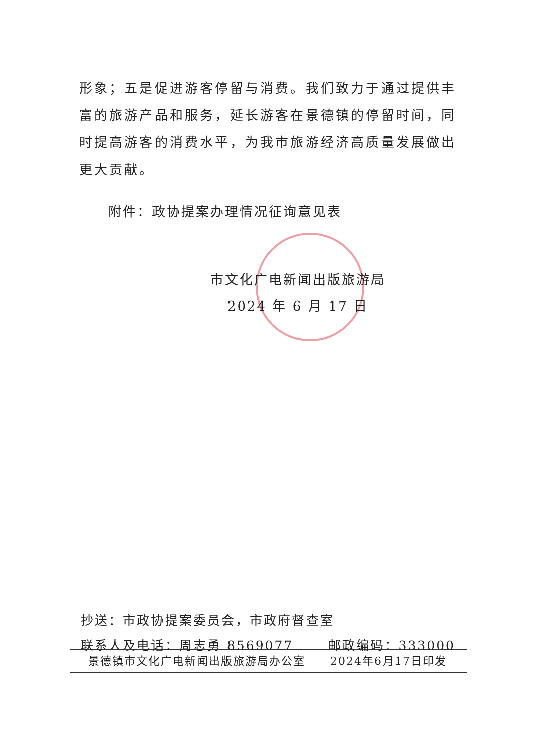形象；五是促进游客停留与消费。我们致力于通过提供丰富的旅游产品和服务，延长游客在景德镇的停留时间，同时提高游客的消费水平，为我市旅游经济高质量发展做出更大贡献。
附件：政协提案办理情况征询意见表
市文化广电新闻出版旅游局
2024 年 6 月 17 日
抄送：市政协提案委员会，市政府督查室
联系人及电话：周志勇 8569077 邮政编码：333000
景德镇市文化广电新闻出版旅游局办公室 2024年6月17日印发